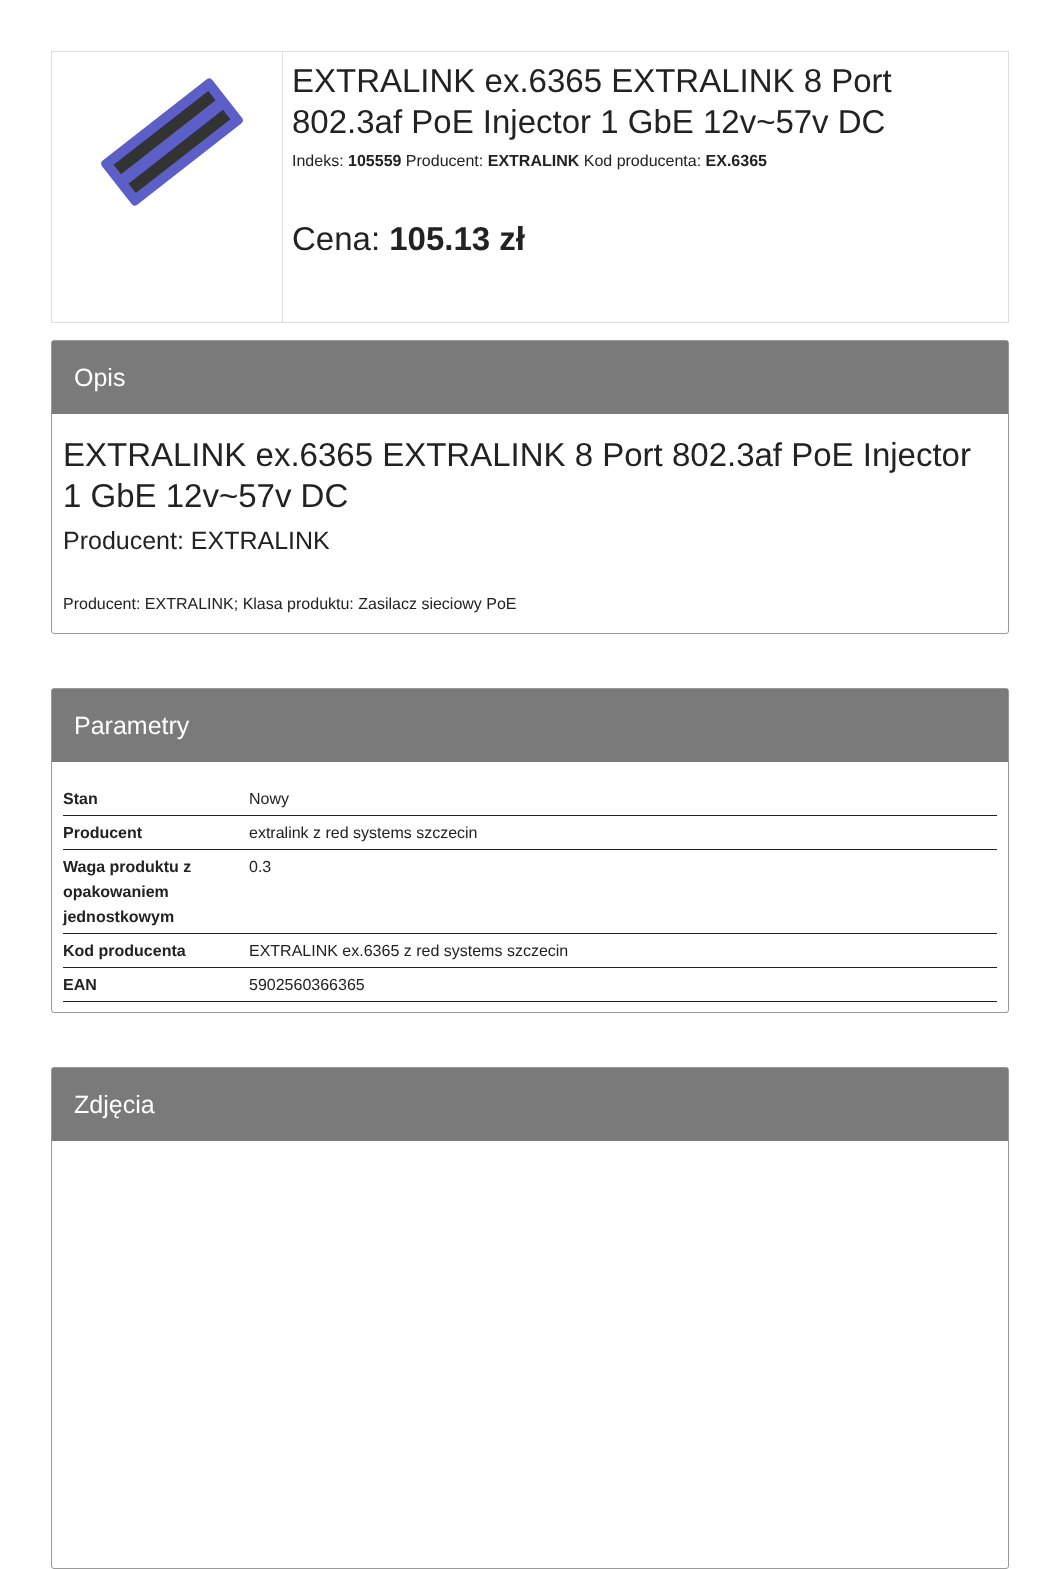EXTRALINK ex.6365 EXTRALINK 8 Port 802.3af PoE Injector 1 GbE 12v~57v DC
Indeks: 105559 Producent: EXTRALINK Kod producenta: EX.6365
Cena: 105.13 zł
Opis
EXTRALINK ex.6365 EXTRALINK 8 Port 802.3af PoE Injector 1 GbE 12v~57v DC
Producent: EXTRALINK
Producent: EXTRALINK; Klasa produktu: Zasilacz sieciowy PoE
Parametry
| Stan | Nowy |
| Producent | extralink z red systems szczecin |
| Waga produktu z opakowaniem jednostkowym | 0.3 |
| Kod producenta | EXTRALINK ex.6365 z red systems szczecin |
| EAN | 5902560366365 |
Zdjęcia